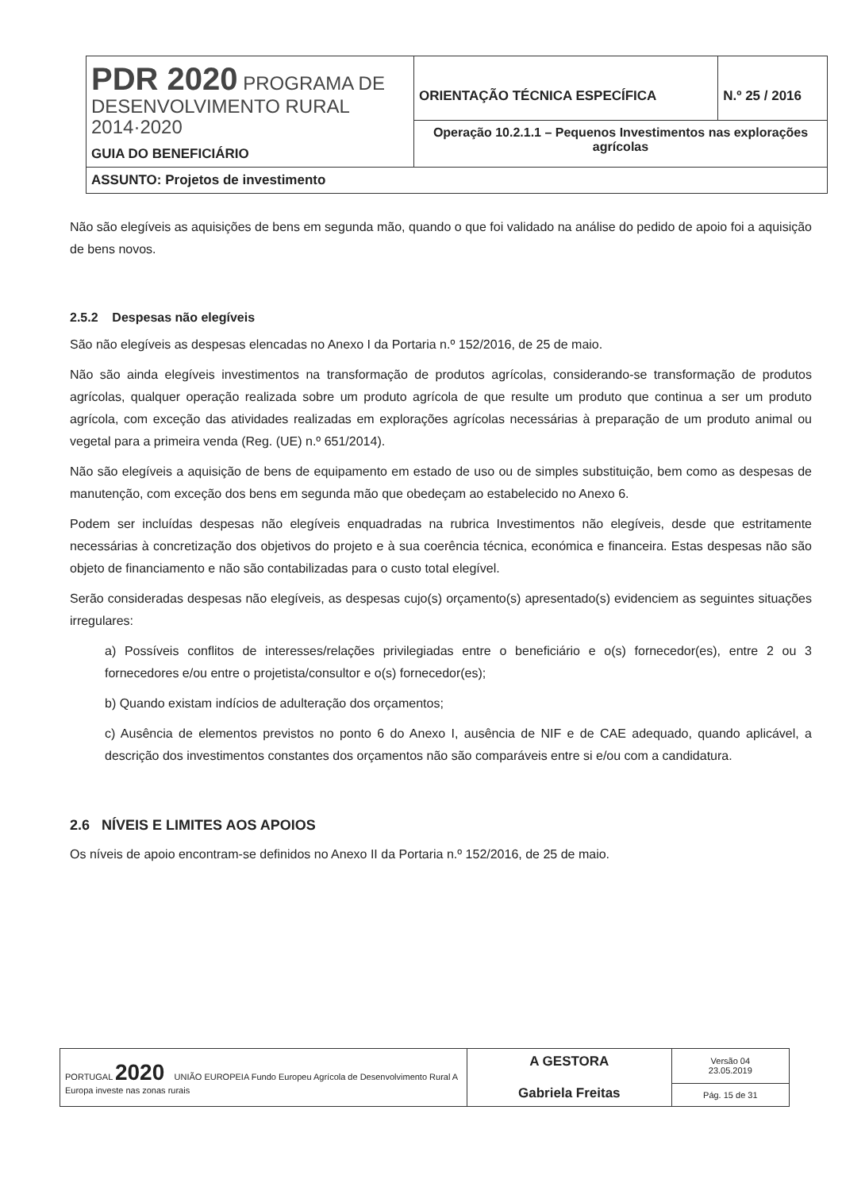| PDR 2020 PROGRAMA DE DESENVOLVIMENTO RURAL 2014·2020 GUIA DO BENEFICIÁRIO | ORIENTAÇÃO TÉCNICA ESPECÍFICA | N.º 25 / 2016 |
| | Operação 10.2.1.1 – Pequenos Investimentos nas explorações agrícolas | |
| ASSUNTO: Projetos de investimento | | |
Não são elegíveis as aquisições de bens em segunda mão, quando o que foi validado na análise do pedido de apoio foi a aquisição de bens novos.
2.5.2 Despesas não elegíveis
São não elegíveis as despesas elencadas no Anexo I da Portaria n.º 152/2016, de 25 de maio.
Não são ainda elegíveis investimentos na transformação de produtos agrícolas, considerando-se transformação de produtos agrícolas, qualquer operação realizada sobre um produto agrícola de que resulte um produto que continua a ser um produto agrícola, com exceção das atividades realizadas em explorações agrícolas necessárias à preparação de um produto animal ou vegetal para a primeira venda (Reg. (UE) n.º 651/2014).
Não são elegíveis a aquisição de bens de equipamento em estado de uso ou de simples substituição, bem como as despesas de manutenção, com exceção dos bens em segunda mão que obedeçam ao estabelecido no Anexo 6.
Podem ser incluídas despesas não elegíveis enquadradas na rubrica Investimentos não elegíveis, desde que estritamente necessárias à concretização dos objetivos do projeto e à sua coerência técnica, económica e financeira. Estas despesas não são objeto de financiamento e não são contabilizadas para o custo total elegível.
Serão consideradas despesas não elegíveis, as despesas cujo(s) orçamento(s) apresentado(s) evidenciem as seguintes situações irregulares:
a) Possíveis conflitos de interesses/relações privilegiadas entre o beneficiário e o(s) fornecedor(es), entre 2 ou 3 fornecedores e/ou entre o projetista/consultor e o(s) fornecedor(es);
b) Quando existam indícios de adulteração dos orçamentos;
c) Ausência de elementos previstos no ponto 6 do Anexo I, ausência de NIF e de CAE adequado, quando aplicável, a descrição dos investimentos constantes dos orçamentos não são comparáveis entre si e/ou com a candidatura.
2.6 NÍVEIS E LIMITES AOS APOIOS
Os níveis de apoio encontram-se definidos no Anexo II da Portaria n.º 152/2016, de 25 de maio.
| PORTUGAL 2020 UNIÃO EUROPEIA Fundo Europeu Agrícola de Desenvolvimento Rural A Europa investe nas zonas rurais | A GESTORA Gabriela Freitas | Versão 04 23.05.2019 |
| | | Pág. 15 de 31 |